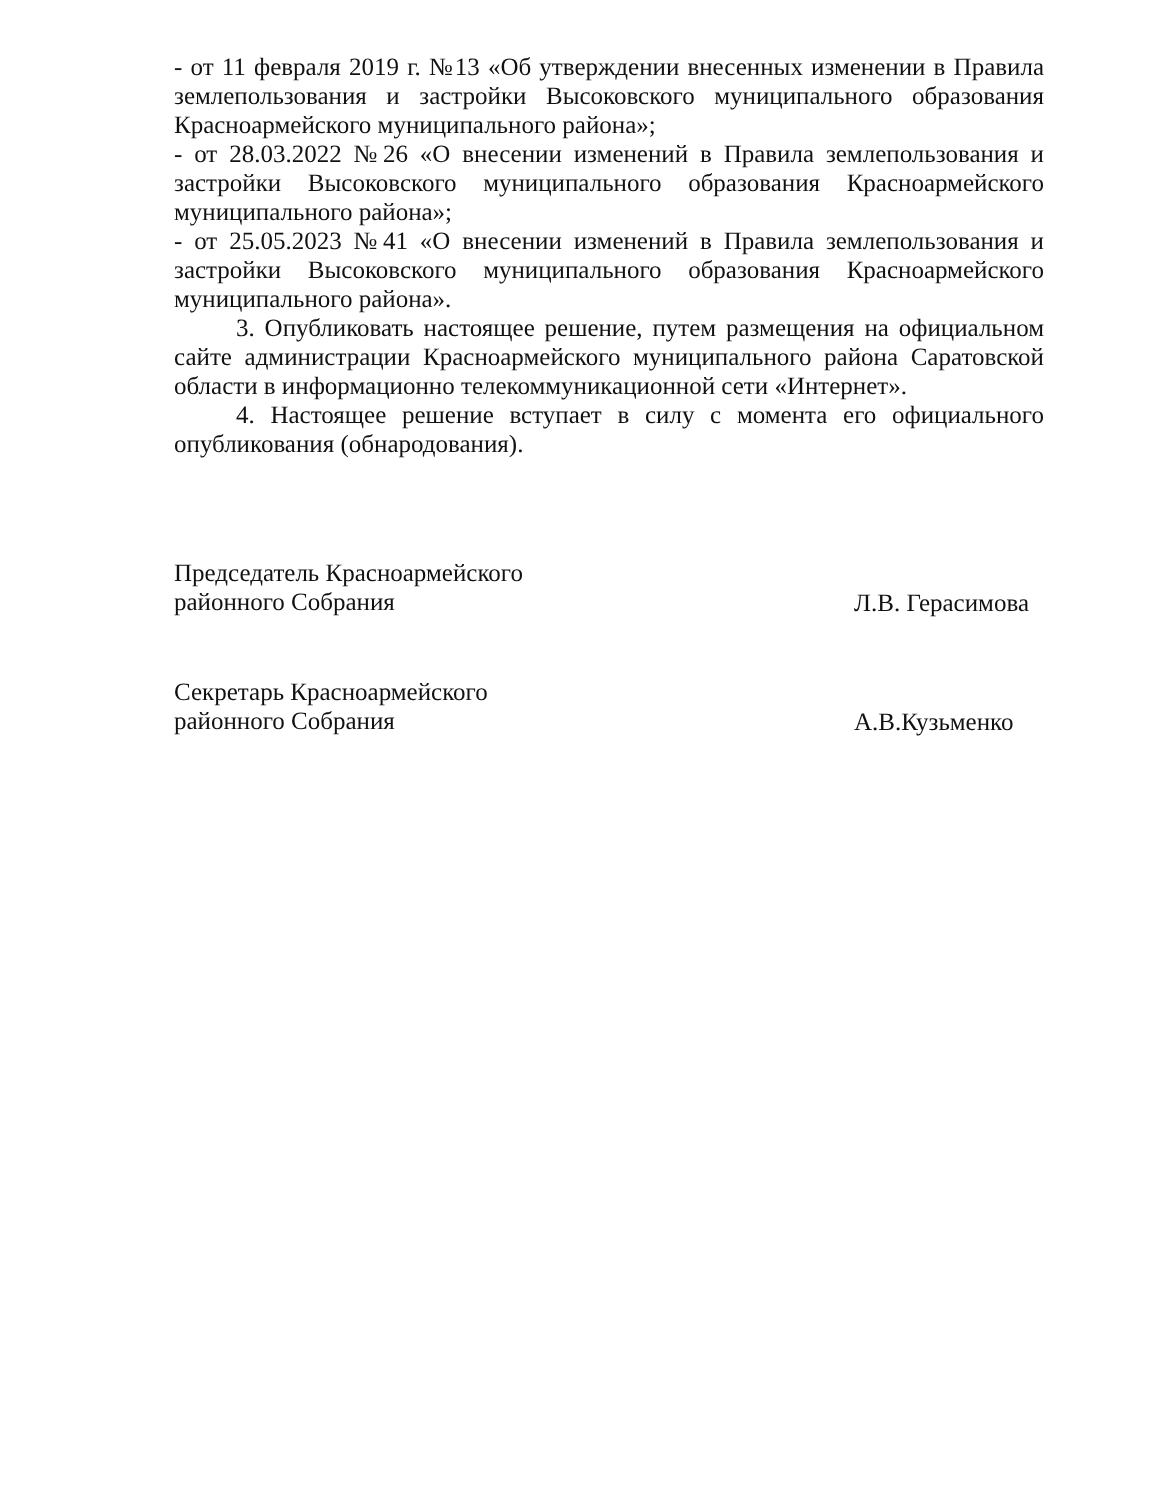- от 11 февраля 2019 г. №13 «Об утверждении внесенных изменении в Правила землепользования и застройки Высоковского муниципального образования Красноармейского муниципального района»;
- от 28.03.2022 №26 «О внесении изменений в Правила землепользования и застройки Высоковского муниципального образования Красноармейского муниципального района»;
- от 25.05.2023 №41 «О внесении изменений в Правила землепользования и застройки Высоковского муниципального образования Красноармейского муниципального района».
3. Опубликовать настоящее решение, путем размещения на официальном сайте администрации Красноармейского муниципального района Саратовской области в информационно телекоммуникационной сети «Интернет».
4. Настоящее решение вступает в силу с момента его официального опубликования (обнародования).
Председатель Красноармейского
районного Собрания
Л.В. Герасимова
Секретарь Красноармейского
районного Собрания
А.В.Кузьменко